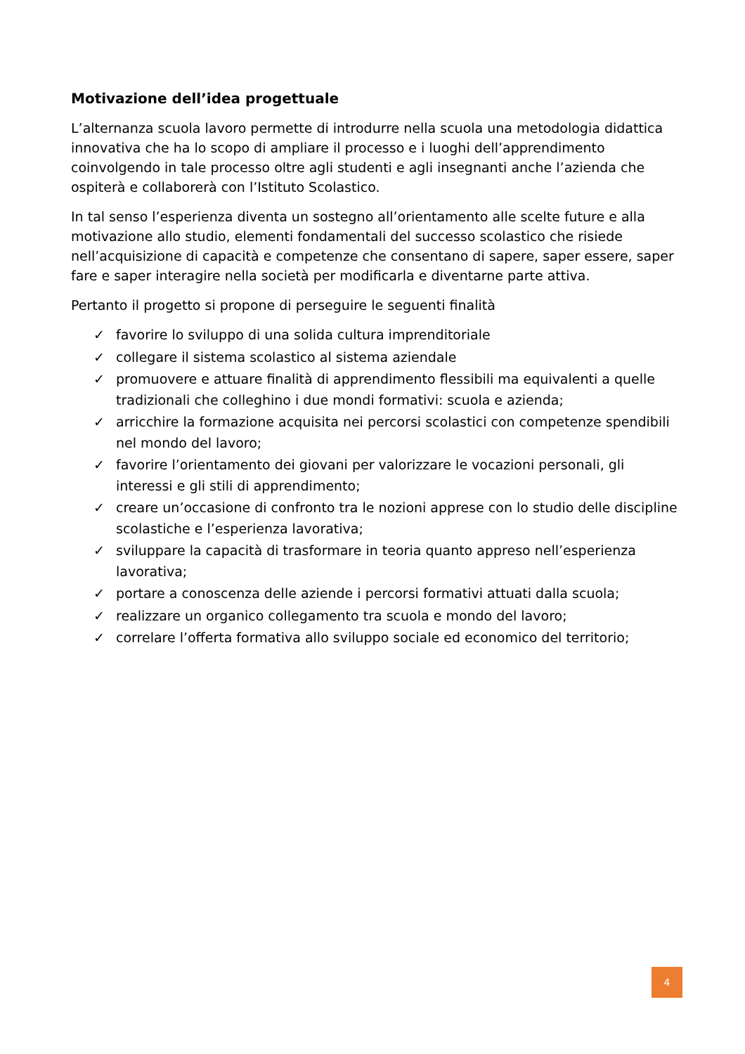Motivazione dell’idea progettuale
L’alternanza scuola lavoro permette di introdurre nella scuola una metodologia didattica innovativa che ha lo scopo di ampliare il processo e i luoghi dell’apprendimento coinvolgendo in tale processo oltre agli studenti e agli insegnanti anche l’azienda che ospiterà e collaborerà con l’Istituto Scolastico.
In tal senso l’esperienza diventa un sostegno all’orientamento alle scelte future e alla motivazione allo studio, elementi fondamentali del successo scolastico che risiede nell’acquisizione di capacità e competenze che consentano di sapere, saper essere, saper fare e saper interagire nella società per modificarla e diventarne parte attiva.
Pertanto il progetto si propone di perseguire le seguenti finalità
✓ favorire lo sviluppo di una solida cultura imprenditoriale
✓ collegare il sistema scolastico al sistema aziendale
✓ promuovere e attuare finalità di apprendimento flessibili ma equivalenti a quelle tradizionali che colleghino i due mondi formativi: scuola e azienda;
✓ arricchire la formazione acquisita nei percorsi scolastici con competenze spendibili nel mondo del lavoro;
✓ favorire l’orientamento dei giovani per valorizzare le vocazioni personali, gli interessi e gli stili di apprendimento;
✓ creare un’occasione di confronto tra le nozioni apprese con lo studio delle discipline scolastiche e l’esperienza lavorativa;
✓ sviluppare la capacità di trasformare in teoria quanto appreso nell’esperienza lavorativa;
✓ portare a conoscenza delle aziende i percorsi formativi attuati dalla scuola;
✓ realizzare un organico collegamento tra scuola e mondo del lavoro;
✓ correlare l’offerta formativa allo sviluppo sociale ed economico del territorio;
4